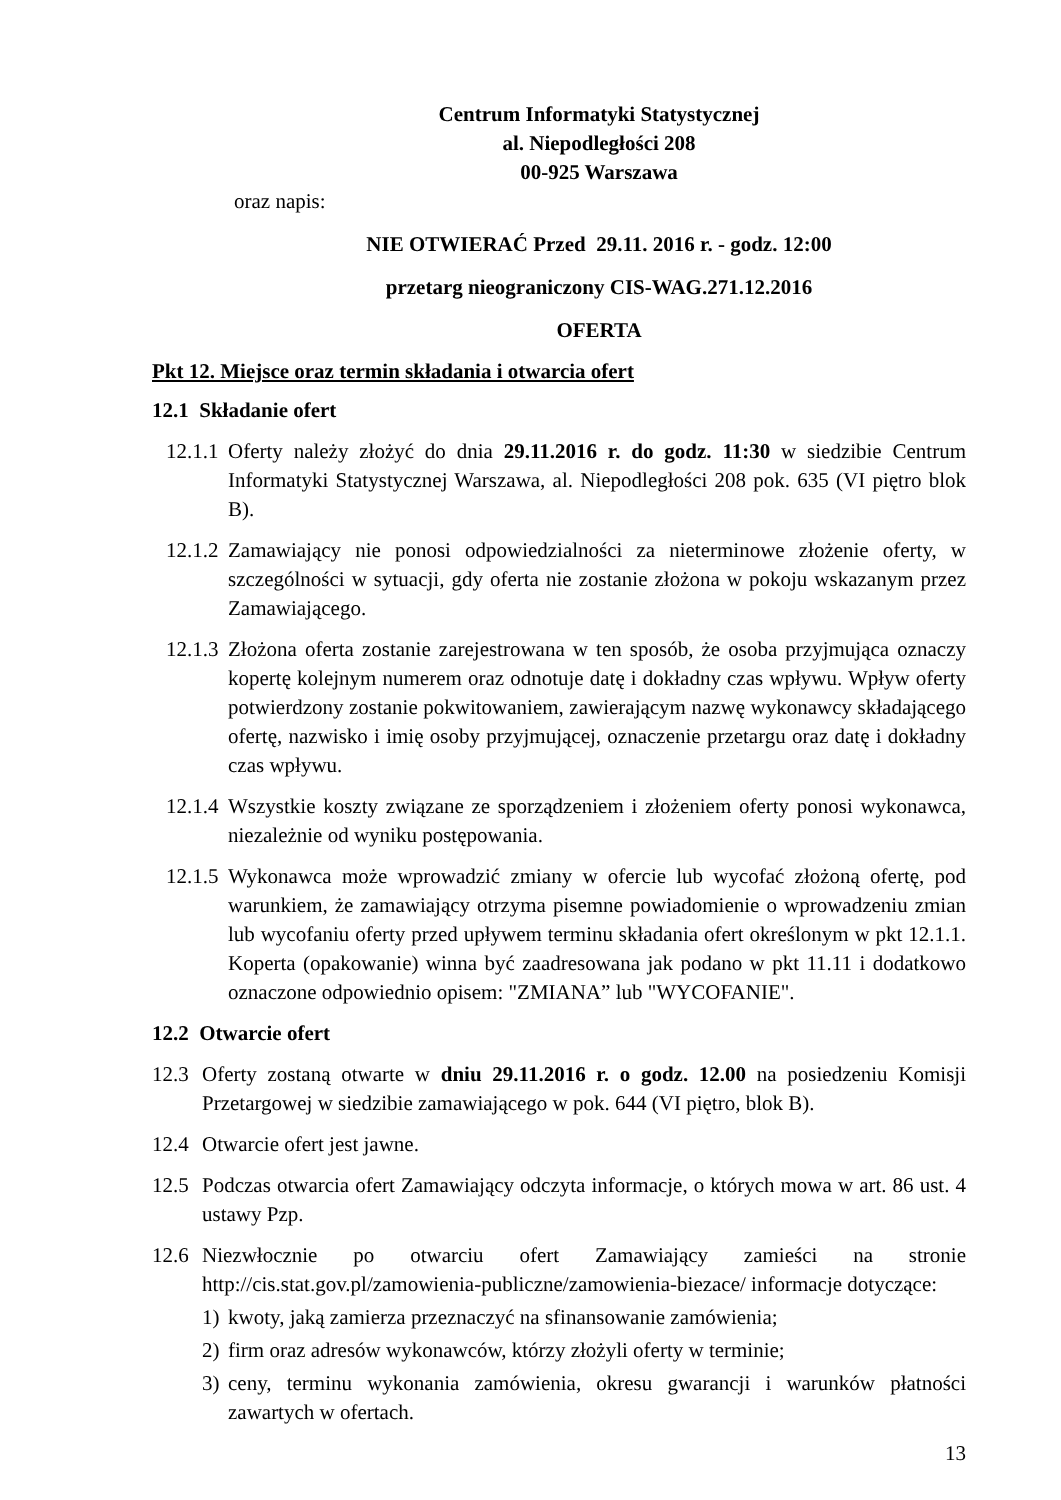Centrum Informatyki Statystycznej
al. Niepodległości 208
00-925 Warszawa
oraz napis:
NIE OTWIERAĆ Przed 29.11. 2016 r. - godz. 12:00
przetarg nieograniczony CIS-WAG.271.12.2016
OFERTA
Pkt 12. Miejsce oraz termin składania i otwarcia ofert
12.1 Składanie ofert
12.1.1 Oferty należy złożyć do dnia 29.11.2016 r. do godz. 11:30 w siedzibie Centrum Informatyki Statystycznej Warszawa, al. Niepodległości 208 pok. 635 (VI piętro blok B).
12.1.2 Zamawiający nie ponosi odpowiedzialności za nieterminowe złożenie oferty, w szczególności w sytuacji, gdy oferta nie zostanie złożona w pokoju wskazanym przez Zamawiającego.
12.1.3 Złożona oferta zostanie zarejestrowana w ten sposób, że osoba przyjmująca oznaczy kopertę kolejnym numerem oraz odnotuje datę i dokładny czas wpływu. Wpływ oferty potwierdzony zostanie pokwitowaniem, zawierającym nazwę wykonawcy składającego ofertę, nazwisko i imię osoby przyjmującej, oznaczenie przetargu oraz datę i dokładny czas wpływu.
12.1.4 Wszystkie koszty związane ze sporządzeniem i złożeniem oferty ponosi wykonawca, niezależnie od wyniku postępowania.
12.1.5 Wykonawca może wprowadzić zmiany w ofercie lub wycofać złożoną ofertę, pod warunkiem, że zamawiający otrzyma pisemne powiadomienie o wprowadzeniu zmian lub wycofaniu oferty przed upływem terminu składania ofert określonym w pkt 12.1.1. Koperta (opakowanie) winna być zaadresowana jak podano w pkt 11.11 i dodatkowo oznaczone odpowiednio opisem: "ZMIANA” lub "WYCOFANIE".
12.2 Otwarcie ofert
12.3 Oferty zostaną otwarte w dniu 29.11.2016 r. o godz. 12.00 na posiedzeniu Komisji Przetargowej w siedzibie zamawiającego w pok. 644 (VI piętro, blok B).
12.4 Otwarcie ofert jest jawne.
12.5 Podczas otwarcia ofert Zamawiający odczyta informacje, o których mowa w art. 86 ust. 4 ustawy Pzp.
12.6 Niezwłocznie po otwarciu ofert Zamawiający zamieści na stronie http://cis.stat.gov.pl/zamowienia-publiczne/zamowienia-biezace/ informacje dotyczące:
1) kwoty, jaką zamierza przeznaczyć na sfinansowanie zamówienia;
2) firm oraz adresów wykonawców, którzy złożyli oferty w terminie;
3) ceny, terminu wykonania zamówienia, okresu gwarancji i warunków płatności zawartych w ofertach.
13